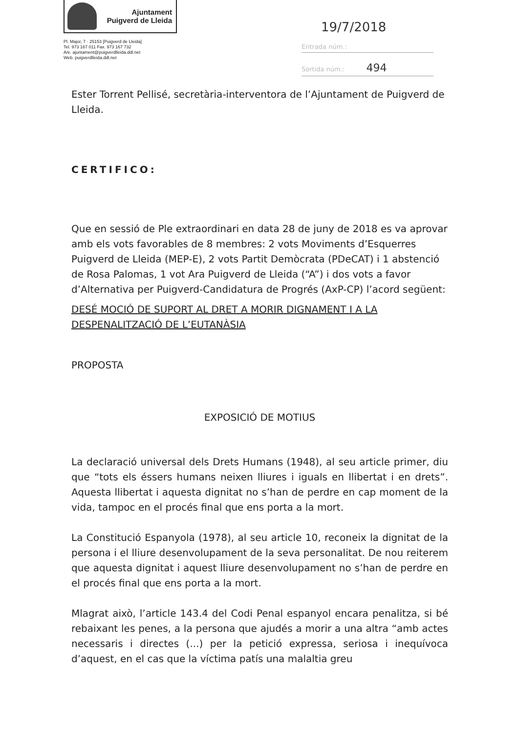Ajuntament
Puigverd de Lleida
Pl. Major, 7 · 25153 [Puigverd de Lleida]
Tel. 973 167 011 Fax. 973 167 732
A/e. ajuntament@puigverdlleida.ddl.net
Web. puigverdlleida.ddl.net
19/7/2018
Entrada núm.:
Sortida núm.: 494
Ester Torrent Pellisé, secretària-interventora de l’Ajuntament de Puigverd de Lleida.
CERTIFICO:
Que en sessió de Ple extraordinari en data 28 de juny de 2018 es va aprovar amb els vots favorables de 8 membres: 2 vots Moviments d’Esquerres Puigverd de Lleida (MEP-E), 2 vots Partit Demòcrata (PDeCAT) i 1 abstenció de Rosa Palomas, 1 vot Ara Puigverd de Lleida (“A”) i dos vots a favor d’Alternativa per Puigverd-Candidatura de Progrés (AxP-CP) l’acord següent:
DESÉ MOCIÓ DE SUPORT AL DRET A MORIR DIGNAMENT I A LA DESPENALITZACIÓ DE L’EUTANÀSIA
PROPOSTA
EXPOSICIÓ DE MOTIUS
La declaració universal dels Drets Humans (1948), al seu article primer, diu que “tots els éssers humans neixen lliures i iguals en llibertat i en drets”. Aquesta llibertat i aquesta dignitat no s’han de perdre en cap moment de la vida, tampoc en el procés final que ens porta a la mort.
La Constitució Espanyola (1978), al seu article 10, reconeix la dignitat de la persona i el lliure desenvolupament de la seva personalitat. De nou reiterem que aquesta dignitat i aquest lliure desenvolupament no s’han de perdre en el procés final que ens porta a la mort.
Mlagrat això, l’article 143.4 del Codi Penal espanyol encara penalitza, si bé rebaixant les penes, a la persona que ajudés a morir a una altra “amb actes necessaris i directes (...) per la petició expressa, seriosa i inequívoca d’aquest, en el cas que la víctima patís una malaltia greu